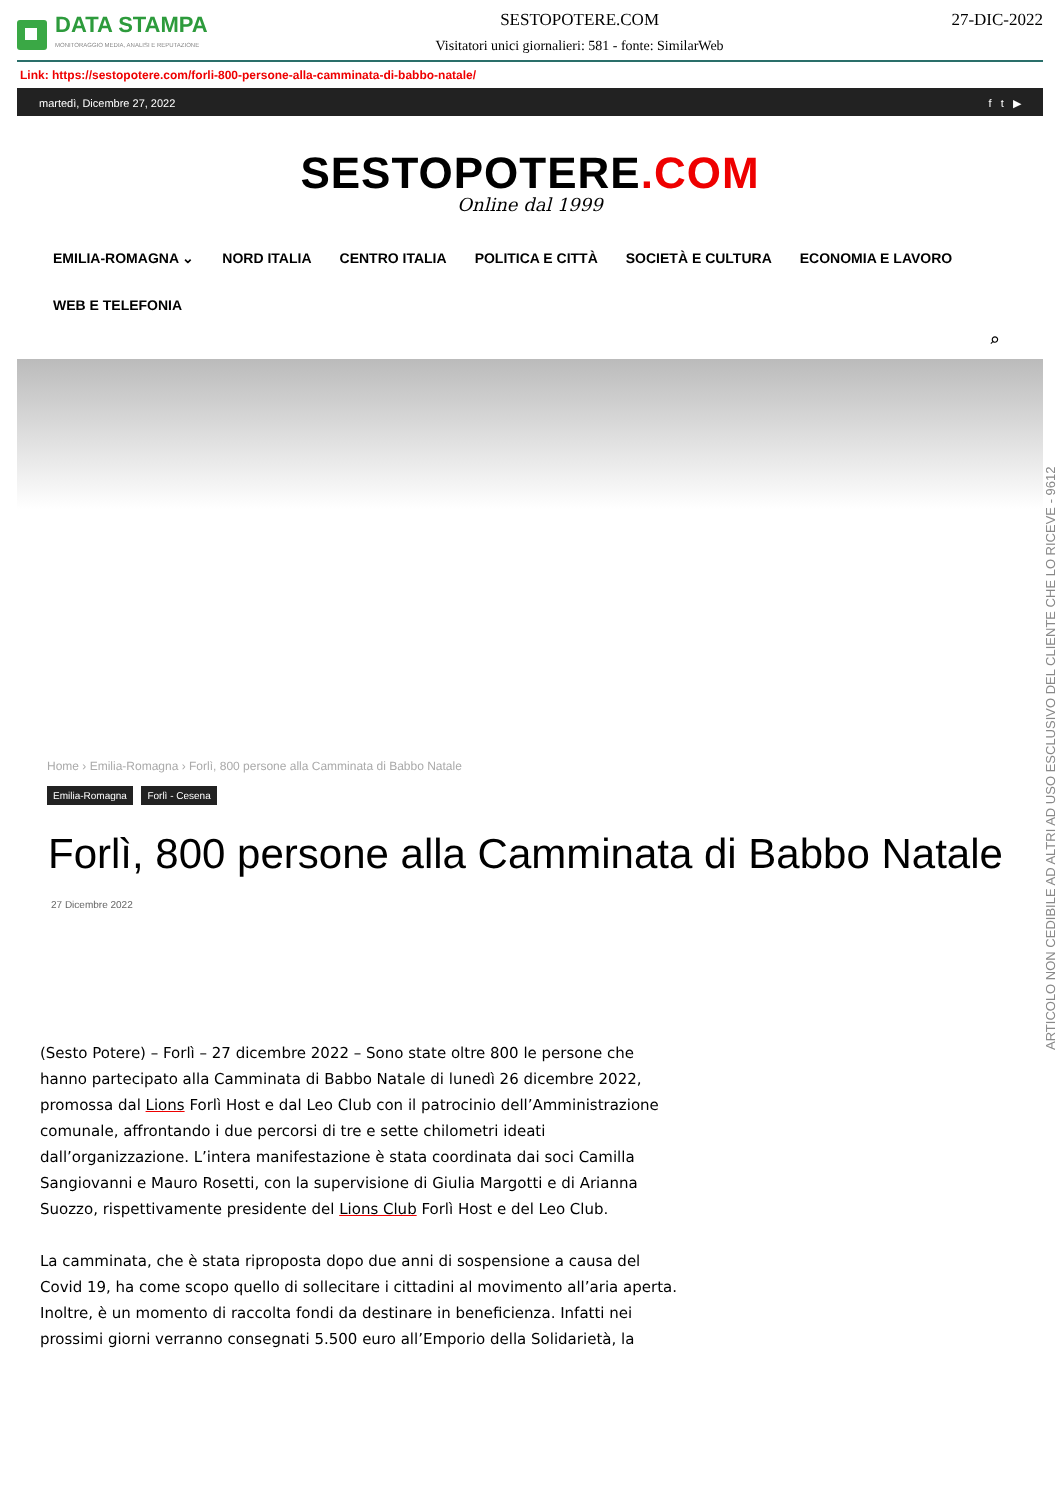DATA STAMPA
MONITORAGGIO MEDIA, ANALISI E REPUTAZIONE
SESTOPOTERE.COM
Visitatori unici giornalieri: 581 - fonte: SimilarWeb
27-DIC-2022
Link: https://sestopotere.com/forli-800-persone-alla-camminata-di-babbo-natale/
martedì, Dicembre 27, 2022 f t ▶
SESTOPOTERE.COM
Online dal 1999
EMILIA-ROMAGNA ⌄ NORD ITALIA CENTRO ITALIA POLITICA E CITTÀ SOCIETÀ E CULTURA ECONOMIA E LAVORO WEB E TELEFONIA
⌕
Home › Emilia-Romagna › Forlì, 800 persone alla Camminata di Babbo Natale
Emilia-Romagna Forlì - Cesena
Forlì, 800 persone alla Camminata di Babbo Natale
27 Dicembre 2022
(Sesto Potere) – Forlì – 27 dicembre 2022 – Sono state oltre 800 le persone che hanno partecipato alla Camminata di Babbo Natale di lunedì 26 dicembre 2022, promossa dal Lions Forlì Host e dal Leo Club con il patrocinio dell’Amministrazione comunale, affrontando i due percorsi di tre e sette chilometri ideati dall’organizzazione. L’intera manifestazione è stata coordinata dai soci Camilla Sangiovanni e Mauro Rosetti, con la supervisione di Giulia Margotti e di Arianna Suozzo, rispettivamente presidente del Lions Club Forlì Host e del Leo Club.
La camminata, che è stata riproposta dopo due anni di sospensione a causa del Covid 19, ha come scopo quello di sollecitare i cittadini al movimento all’aria aperta. Inoltre, è un momento di raccolta fondi da destinare in beneficienza. Infatti nei prossimi giorni verranno consegnati 5.500 euro all’Emporio della Solidarietà, la
ARTICOLO NON CEDIBILE AD ALTRI AD USO ESCLUSIVO DEL CLIENTE CHE LO RICEVE - 9612